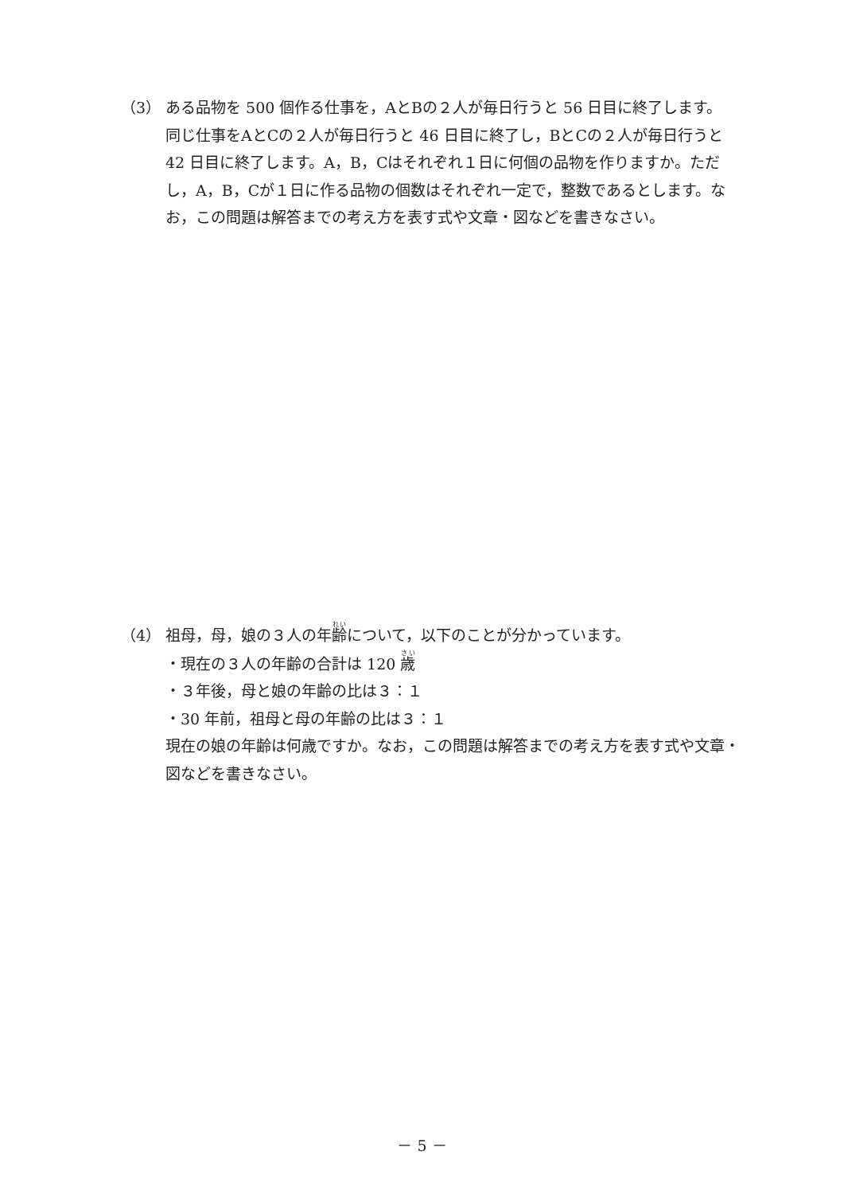（3） ある品物を 500 個作る仕事を，AとBの２人が毎日行うと 56 日目に終了します。
同じ仕事をAとCの２人が毎日行うと 46 日目に終了し，BとCの２人が毎日行うと 42 日目に終了します。A，B，Cはそれぞれ１日に何個の品物を作りますか。ただし，A，B，Cが１日に作る品物の個数はそれぞれ一定で，整数であるとします。なお，この問題は解答までの考え方を表す式や文章・図などを書きなさい。
（4） 祖母，母，娘の３人の年齢について，以下のことが分かっています。
・現在の３人の年齢の合計は 120 歳
・３年後，母と娘の年齢の比は３：１
・30 年前，祖母と母の年齢の比は３：１
現在の娘の年齢は何歳ですか。なお，この問題は解答までの考え方を表す式や文章・図などを書きなさい。
－ 5 －